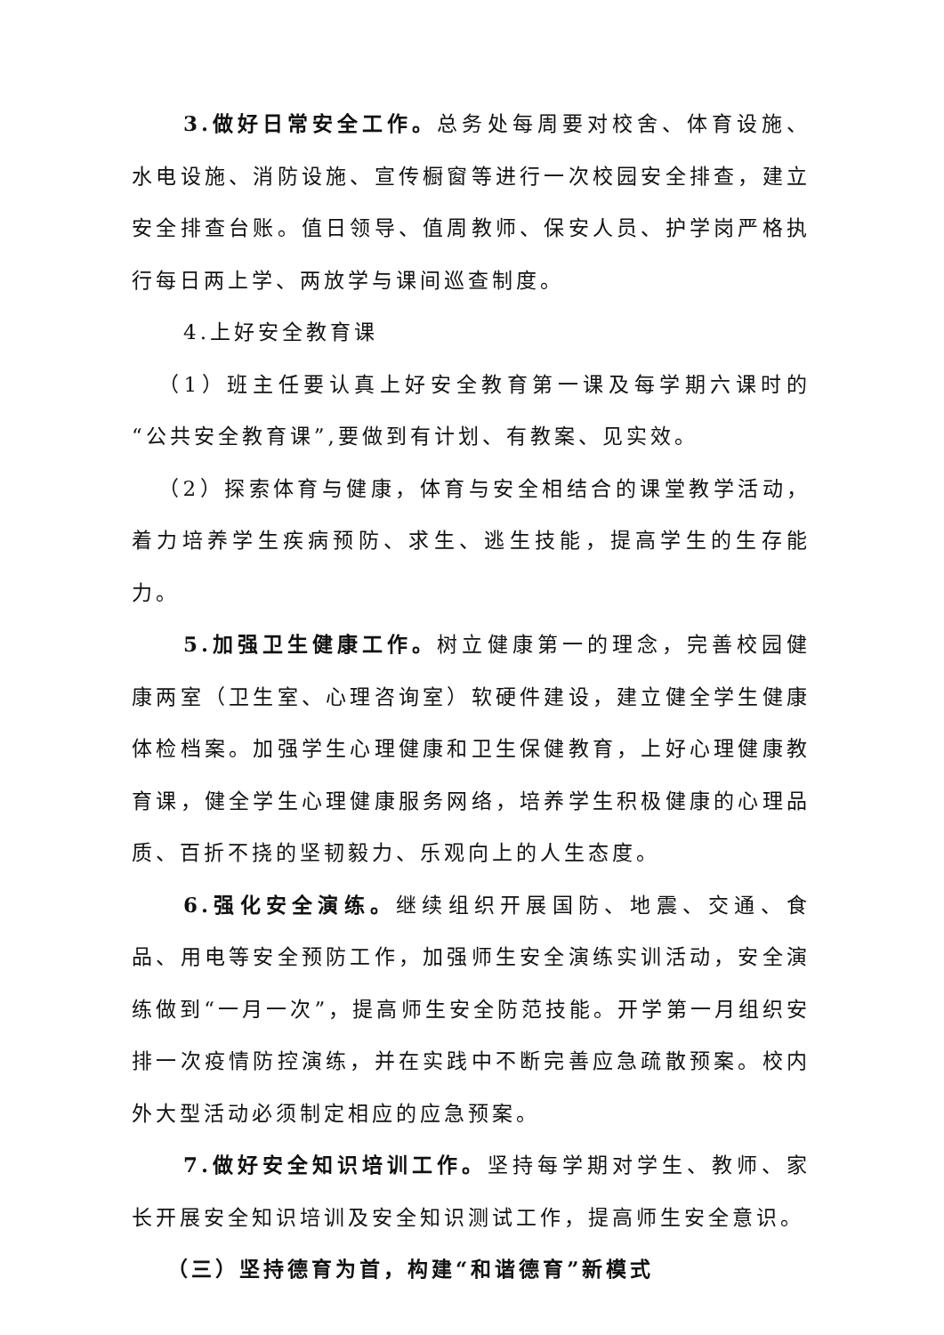3.做好日常安全工作。总务处每周要对校舍、体育设施、水电设施、消防设施、宣传橱窗等进行一次校园安全排查，建立安全排查台账。值日领导、值周教师、保安人员、护学岗严格执行每日两上学、两放学与课间巡查制度。
4.上好安全教育课
（1）班主任要认真上好安全教育第一课及每学期六课时的“公共安全教育课”,要做到有计划、有教案、见实效。
（2）探索体育与健康，体育与安全相结合的课堂教学活动，着力培养学生疾病预防、求生、逃生技能，提高学生的生存能力。
5.加强卫生健康工作。树立健康第一的理念，完善校园健康两室（卫生室、心理咨询室）软硬件建设，建立健全学生健康体检档案。加强学生心理健康和卫生保健教育，上好心理健康教育课，健全学生心理健康服务网络，培养学生积极健康的心理品质、百折不挠的坚韧毅力、乐观向上的人生态度。
6.强化安全演练。继续组织开展国防、地震、交通、食品、用电等安全预防工作，加强师生安全演练实训活动，安全演练做到“一月一次”，提高师生安全防范技能。开学第一月组织安排一次疫情防控演练，并在实践中不断完善应急疏散预案。校内外大型活动必须制定相应的应急预案。
7.做好安全知识培训工作。坚持每学期对学生、教师、家长开展安全知识培训及安全知识测试工作，提高师生安全意识。
（三）坚持德育为首，构建“和谐德育”新模式